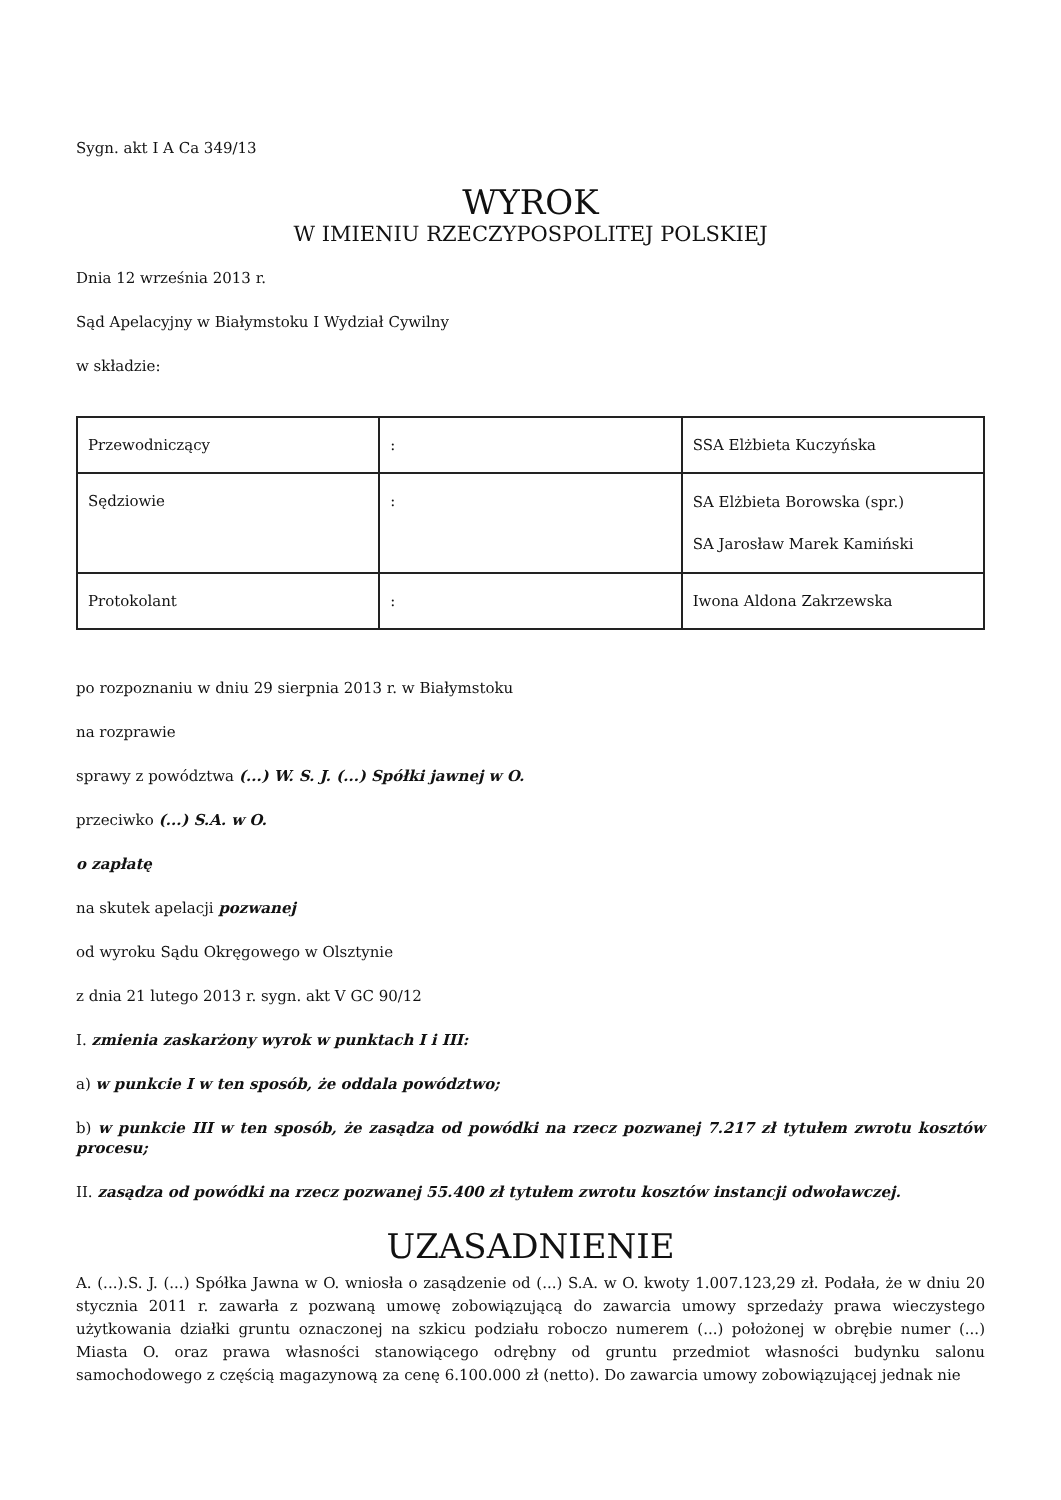Sygn. akt I A Ca 349/13
WYROK
W IMIENIU RZECZYPOSPOLITEJ POLSKIEJ
Dnia 12 września 2013 r.
Sąd Apelacyjny w Białymstoku I Wydział Cywilny
w składzie:
| Przewodniczący | : | SSA Elżbieta Kuczyńska |
| Sędziowie | : | SA Elżbieta Borowska (spr.) SA Jarosław Marek Kamiński |
| Protokolant | : | Iwona Aldona Zakrzewska |
po rozpoznaniu w dniu 29 sierpnia 2013 r. w Białymstoku
na rozprawie
sprawy z powództwa (...) W. S. J. (...) Spółki jawnej w O.
przeciwko (...) S.A. w O.
o zapłatę
na skutek apelacji pozwanej
od wyroku Sądu Okręgowego w Olsztynie
z dnia 21 lutego 2013 r. sygn. akt V GC 90/12
I. zmienia zaskarżony wyrok w punktach I i III:
a) w punkcie I w ten sposób, że oddala powództwo;
b) w punkcie III w ten sposób, że zasądza od powódki na rzecz pozwanej 7.217 zł tytułem zwrotu kosztów procesu;
II. zasądza od powódki na rzecz pozwanej 55.400 zł tytułem zwrotu kosztów instancji odwoławczej.
UZASADNIENIE
A. (...).S. J. (...) Spółka Jawna w O. wniosła o zasądzenie od (...) S.A. w O. kwoty 1.007.123,29 zł. Podała, że w dniu 20 stycznia 2011 r. zawarła z pozwaną umowę zobowiązującą do zawarcia umowy sprzedaży prawa wieczystego użytkowania działki gruntu oznaczonej na szkicu podziału roboczo numerem (...) położonej w obrębie numer (...) Miasta O. oraz prawa własności stanowiącego odrębny od gruntu przedmiot własności budynku salonu samochodowego z częścią magazynową za cenę 6.100.000 zł (netto). Do zawarcia umowy zobowiązującej jednak nie